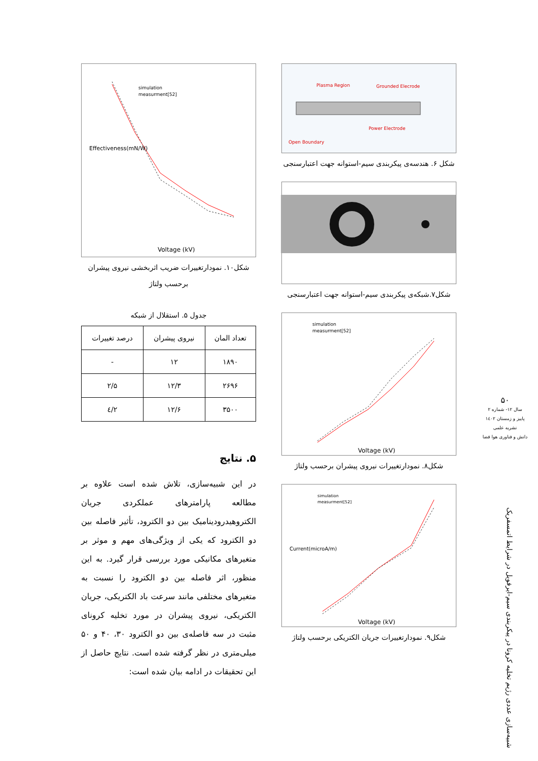Plasma Region
Grounded Elecrode
Power Electrode
Open Boundary
شکل ۶. هندسه‌ی پیکربندی سیم-استوانه جهت اعتبارسنجی
شکل۷.شبکه‌ی پیکربندی سیم-استوانه جهت اعتبارسنجی
simulation
measurment[52]
Voltage (kV)
شکل۸. نمودارتغییرات نیروی پیشران برحسب ولتاژ
simulation
measurment[52]
Voltage (kV)
Current(microA/m)
شکل۹. نمودارتغییرات جریان الکتریکی برحسب ولتاژ
simulation
measurment[52]
Voltage (kV)
Effectiveness(mN/W)
شکل۱۰. نمودارتغییرات ضریب اثربخشی نیروی پیشران برحسب ولتاژ
جدول ۵. استقلال از شبکه
| تعداد المان | نیروی پیشران | درصد تغییرات |
| --- | --- | --- |
| ۱۸۹۰ | ۱۲ | - |
| ۲۶۹۶ | ۱۲/۳ | ۲/۵ |
| ۳۵۰۰ | ۱۲/۶ | ۲/٤ |
۵. نتایج
در این شبیه‌سازی، تلاش شده است علاوه بر مطالعه پارامترهای عملکردی جریان الکتروهیدرودینامیک بین دو الکترود، تأثیر فاصله بین دو الکترود که یکی از ویژگی‌های مهم و موثر بر متغیرهای مکانیکی مورد بررسی قرار گیرد. به این منظور، اثر فاصله بین دو الکترود را نسبت به متغیرهای مختلفی مانند سرعت باد الکتریکی، جریان الکتریکی، نیروی پیشران در مورد تخلیه کرونای مثبت در سه فاصله‌ی بین دو الکترود ۳۰، ۴۰ و ۵۰ میلی‌متری در نظر گرفته شده است. نتایج حاصل از این تحقیقات در ادامه بیان شده است:
۵۰
سال ۱۲- شماره ۲
پاییز و زمستان ۱٤۰۲
نشریه علمی
دانش و فناوری هوا فضا
شبیه‌سازی عددی رژیم تخلیه کرونا در پیکربندی سیم-ایرفویل در شرایط اتمسفریک